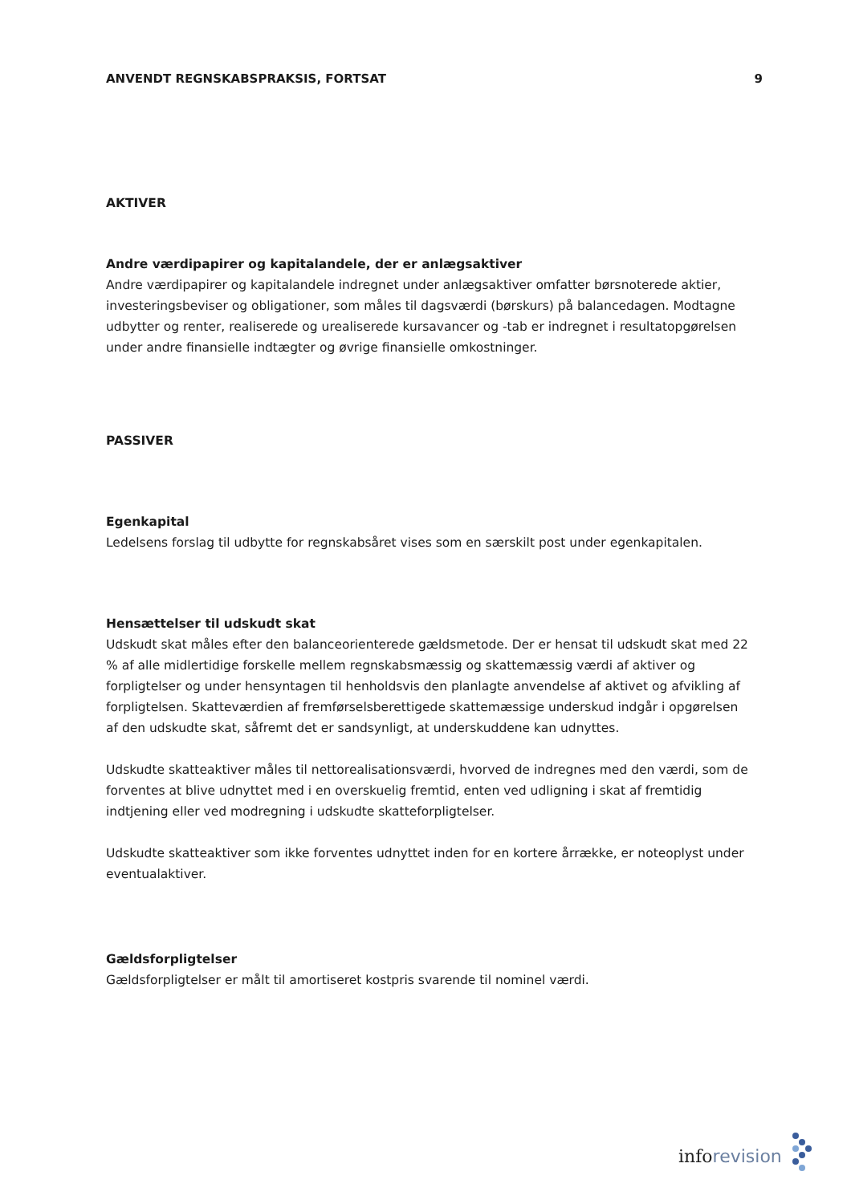ANVENDT REGNSKABSPRAKSIS, FORTSAT 9
AKTIVER
Andre værdipapirer og kapitalandele, der er anlægsaktiver
Andre værdipapirer og kapitalandele indregnet under anlægsaktiver omfatter børsnoterede aktier, investeringsbeviser og obligationer, som måles til dagsværdi (børskurs) på balancedagen. Modtagne udbytter og renter, realiserede og urealiserede kursavancer og -tab er indregnet i resultatopgørelsen under andre finansielle indtægter og øvrige finansielle omkostninger.
PASSIVER
Egenkapital
Ledelsens forslag til udbytte for regnskabsåret vises som en særskilt post under egenkapitalen.
Hensættelser til udskudt skat
Udskudt skat måles efter den balanceorienterede gældsmetode. Der er hensat til udskudt skat med 22 % af alle midlertidige forskelle mellem regnskabsmæssig og skattemæssig værdi af aktiver og forpligtelser og under hensyntagen til henholdsvis den planlagte anvendelse af aktivet og afvikling af forpligtelsen. Skatteværdien af fremførselsberettigede skattemæssige underskud indgår i opgørelsen af den udskudte skat, såfremt det er sandsynligt, at underskuddene kan udnyttes.
Udskudte skatteaktiver måles til nettorealisationsværdi, hvorved de indregnes med den værdi, som de forventes at blive udnyttet med i en overskuelig fremtid, enten ved udligning i skat af fremtidig indtjening eller ved modregning i udskudte skatteforpligtelser.
Udskudte skatteaktiver som ikke forventes udnyttet inden for en kortere årrække, er noteoplyst under eventualaktiver.
Gældsforpligtelser
Gældsforpligtelser er målt til amortiseret kostpris svarende til nominel værdi.
inforevision